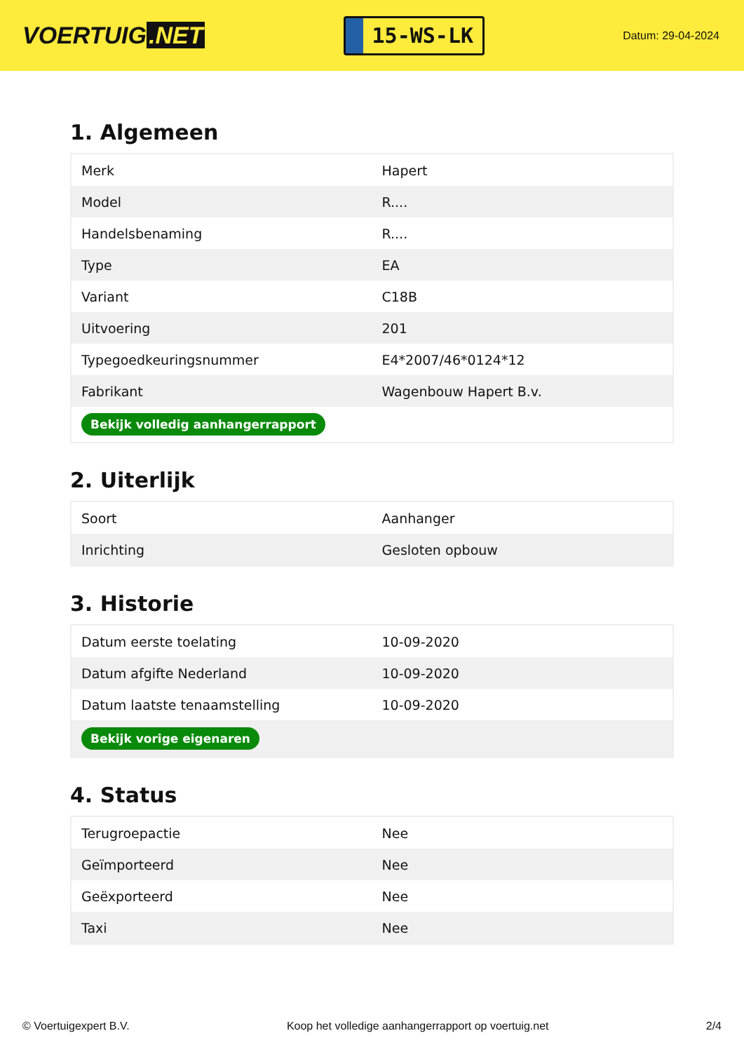VOERTUIG.NET
15-WS-LK
Datum: 29-04-2024
1. Algemeen
| Merk | Hapert |
| Model | R.... |
| Handelsbenaming | R.... |
| Type | EA |
| Variant | C18B |
| Uitvoering | 201 |
| Typegoedkeuringsnummer | E4*2007/46*0124*12 |
| Fabrikant | Wagenbouw Hapert B.v. |
| Bekijk volledig aanhangerrapport | |
2. Uiterlijk
| Soort | Aanhanger |
| Inrichting | Gesloten opbouw |
3. Historie
| Datum eerste toelating | 10-09-2020 |
| Datum afgifte Nederland | 10-09-2020 |
| Datum laatste tenaamstelling | 10-09-2020 |
| Bekijk vorige eigenaren | |
4. Status
| Terugroepactie | Nee |
| Geïmporteerd | Nee |
| Geëxporteerd | Nee |
| Taxi | Nee |
© Voertuigexpert B.V. Koop het volledige aanhangerrapport op voertuig.net 2/4